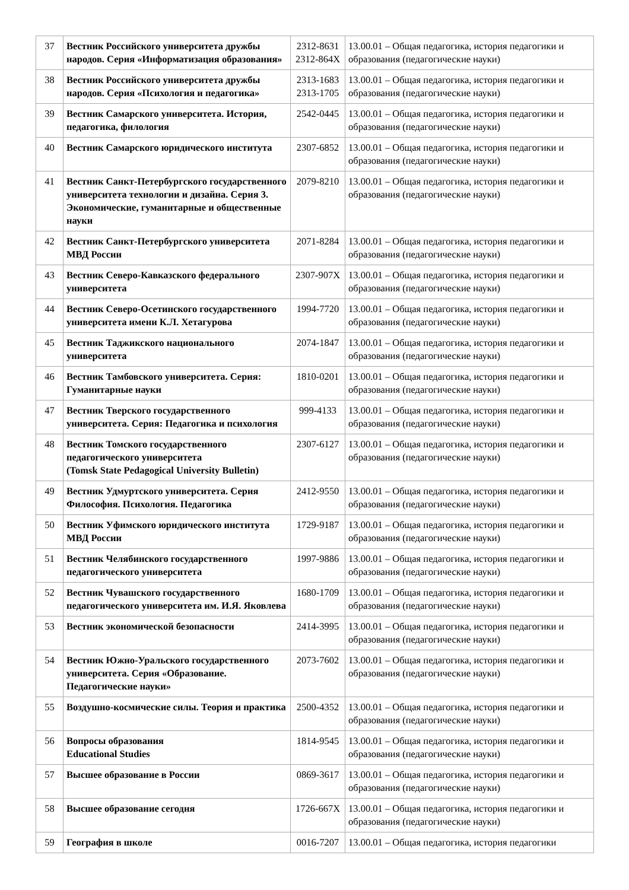| 37 | Вестник Российского университета дружбы народов. Серия «Информатизация образования» | 2312-8631 2312-864X | 13.00.01 – Общая педагогика, история педагогики и образования (педагогические науки) |
| 38 | Вестник Российского университета дружбы народов. Серия «Психология и педагогика» | 2313-1683 2313-1705 | 13.00.01 – Общая педагогика, история педагогики и образования (педагогические науки) |
| 39 | Вестник Самарского университета. История, педагогика, филология | 2542-0445 | 13.00.01 – Общая педагогика, история педагогики и образования (педагогические науки) |
| 40 | Вестник Самарского юридического института | 2307-6852 | 13.00.01 – Общая педагогика, история педагогики и образования (педагогические науки) |
| 41 | Вестник Санкт-Петербургского государственного университета технологии и дизайна. Серия 3. Экономические, гуманитарные и общественные науки | 2079-8210 | 13.00.01 – Общая педагогика, история педагогики и образования (педагогические науки) |
| 42 | Вестник Санкт-Петербургского университета МВД России | 2071-8284 | 13.00.01 – Общая педагогика, история педагогики и образования (педагогические науки) |
| 43 | Вестник Северо-Кавказского федерального университета | 2307-907X | 13.00.01 – Общая педагогика, история педагогики и образования (педагогические науки) |
| 44 | Вестник Северо-Осетинского государственного университета имени К.Л. Хетагурова | 1994-7720 | 13.00.01 – Общая педагогика, история педагогики и образования (педагогические науки) |
| 45 | Вестник Таджикского национального университета | 2074-1847 | 13.00.01 – Общая педагогика, история педагогики и образования (педагогические науки) |
| 46 | Вестник Тамбовского университета. Серия: Гуманитарные науки | 1810-0201 | 13.00.01 – Общая педагогика, история педагогики и образования (педагогические науки) |
| 47 | Вестник Тверского государственного университета. Серия: Педагогика и психология | 999-4133 | 13.00.01 – Общая педагогика, история педагогики и образования (педагогические науки) |
| 48 | Вестник Томского государственного педагогического университета (Tomsk State Pedagogical University Bulletin) | 2307-6127 | 13.00.01 – Общая педагогика, история педагогики и образования (педагогические науки) |
| 49 | Вестник Удмуртского университета. Серия Философия. Психология. Педагогика | 2412-9550 | 13.00.01 – Общая педагогика, история педагогики и образования (педагогические науки) |
| 50 | Вестник Уфимского юридического института МВД России | 1729-9187 | 13.00.01 – Общая педагогика, история педагогики и образования (педагогические науки) |
| 51 | Вестник Челябинского государственного педагогического университета | 1997-9886 | 13.00.01 – Общая педагогика, история педагогики и образования (педагогические науки) |
| 52 | Вестник Чувашского государственного педагогического университета им. И.Я. Яковлева | 1680-1709 | 13.00.01 – Общая педагогика, история педагогики и образования (педагогические науки) |
| 53 | Вестник экономической безопасности | 2414-3995 | 13.00.01 – Общая педагогика, история педагогики и образования (педагогические науки) |
| 54 | Вестник Южно-Уральского государственного университета. Серия «Образование. Педагогические науки» | 2073-7602 | 13.00.01 – Общая педагогика, история педагогики и образования (педагогические науки) |
| 55 | Воздушно-космические силы. Теория и практика | 2500-4352 | 13.00.01 – Общая педагогика, история педагогики и образования (педагогические науки) |
| 56 | Вопросы образования Educational Studies | 1814-9545 | 13.00.01 – Общая педагогика, история педагогики и образования (педагогические науки) |
| 57 | Высшее образование в России | 0869-3617 | 13.00.01 – Общая педагогика, история педагогики и образования (педагогические науки) |
| 58 | Высшее образование сегодня | 1726-667X | 13.00.01 – Общая педагогика, история педагогики и образования (педагогические науки) |
| 59 | География в школе | 0016-7207 | 13.00.01 – Общая педагогика, история педагогики |